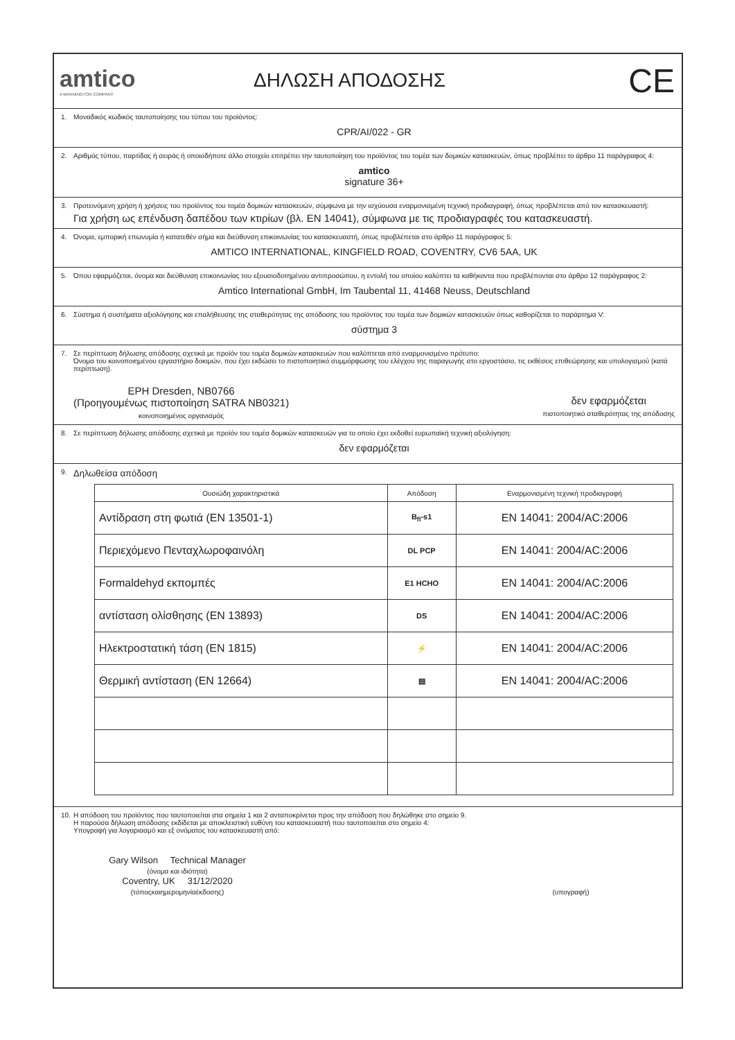amtico
A MANNINGTON COMPANY
ΔΗΛΩΣΗ ΑΠΟΔΟΣΗΣ
CE
1. Μοναδικός κωδικός ταυτοποίησης του τύπου του προϊόντος:
CPR/AI/022 - GR
2. Αριθμός τύπου, παρτίδας ή σειράς ή οποιοδήποτε άλλο στοιχείο επιτρέπει την ταυτοποίηση του προϊόντος του τομέα των δομικών κατασκευών, όπως προβλέπει το άρθρο 11 παράγραφος 4:
amtico
signature 36+
3. Προτεινόμενη χρήση ή χρήσεις του προϊόντος του τομέα δομικών κατασκευών, σύμφωνα με την ισχύουσα εναρμονισμένη τεχνική προδιαγραφή, όπως προβλέπεται από τον κατασκευαστή:
Για χρήση ως επένδυση δαπέδου των κτιρίων (βλ. EN 14041), σύμφωνα με τις προδιαγραφές του κατασκευαστή.
4. Όνομα, εμπορική επωνυμία ή κατατεθέν σήμα και διεύθυνση επικοινωνίας του κατασκευαστή, όπως προβλέπεται στο άρθρο 11 παράγραφος 5:
AMTICO INTERNATIONAL, KINGFIELD ROAD, COVENTRY, CV6 5AA, UK
5. Όπου εφαρμόζεται, όνομα και διεύθυνση επικοινωνίας του εξουσιοδοτημένου αντιπροσώπου, η εντολή του οποίου καλύπτει τα καθήκοντα που προβλέπονται στο άρθρο 12 παράγραφος 2:
Amtico International GmbH, Im Taubental 11, 41468 Neuss, Deutschland
6. Σύστημα ή συστήματα αξιολόγησης και επαλήθευσης της σταθερότητας της απόδοσης του προϊόντος του τομέα των δομικών κατασκευών όπως καθορίζεται το παράρτημα V:
σύστημα 3
7. Σε περίπτωση δήλωσης απόδοσης σχετικά με προϊόν του τομέα δομικών κατασκευών που καλύπτεται από εναρμονισμένο πρότυπο:
Όνομα του κοινοποιημένου εργαστήριο δοκιμών, που έχει εκδώσει το πιστοποιητικό συμμόρφωσης του ελέγχου της παραγωγής στο εργοστάσιο, τις εκθέσεις επιθεώρησης και υπολογισμού (κατά περίπτωση).
EPH Dresden, NB0766
(Προηγουμένως πιστοποίηση SATRA NB0321)
κοινοποιημένος οργανισμός
δεν εφαρμόζεται
πιστοποιητικό σταθερότητας της απόδοσης
8. Σε περίπτωση δήλωσης απόδοσης σχετικά με προϊόν του τομέα δομικών κατασκευών για το οποίο έχει εκδοθεί ευρωπαϊκή τεχνική αξιολόγηση:
δεν εφαρμόζεται
9. Δηλωθείσα απόδοση
| Ουσιώδη χαρακτηριστικά | Απόδοση | Εναρμονισμένη τεχνική προδιαγραφή |
| --- | --- | --- |
| Αντίδραση στη φωτιά (EN 13501-1) | B<sub>fl</sub>-s1 | EN 14041: 2004/AC:2006 |
| Περιεχόμενο Πενταχλωροφαινόλη | DL PCP | EN 14041: 2004/AC:2006 |
| Formaldehyd εκπομπές | E1 HCHO | EN 14041: 2004/AC:2006 |
| αντίσταση ολίσθησης (EN 13893) | DS | EN 14041: 2004/AC:2006 |
| Ηλεκτροστατική τάση (EN 1815) | ⚡ | EN 14041: 2004/AC:2006 |
| Θερμική αντίσταση (EN 12664) | ▤ | EN 14041: 2004/AC:2006 |
10. Η απόδοση του προϊόντος που ταυτοποιείται στα σημεία 1 και 2 ανταποκρίνεται προς την απόδοση που δηλώθηκε στο σημείο 9.
Η παρούσα δήλωση απόδοσης εκδίδεται με αποκλειστική ευθύνη του κατασκευαστή που ταυτοποιείται στο σημείο 4:
Υπογραφή για λογαριασμό και εξ ονόματος του κατασκευαστή από:
Gary Wilson Technical Manager
(όνομα και ιδιότητα)
Coventry, UK 31/12/2020
(τόποςκαιημερομηνίαέκδοσης)
(υπογραφή)